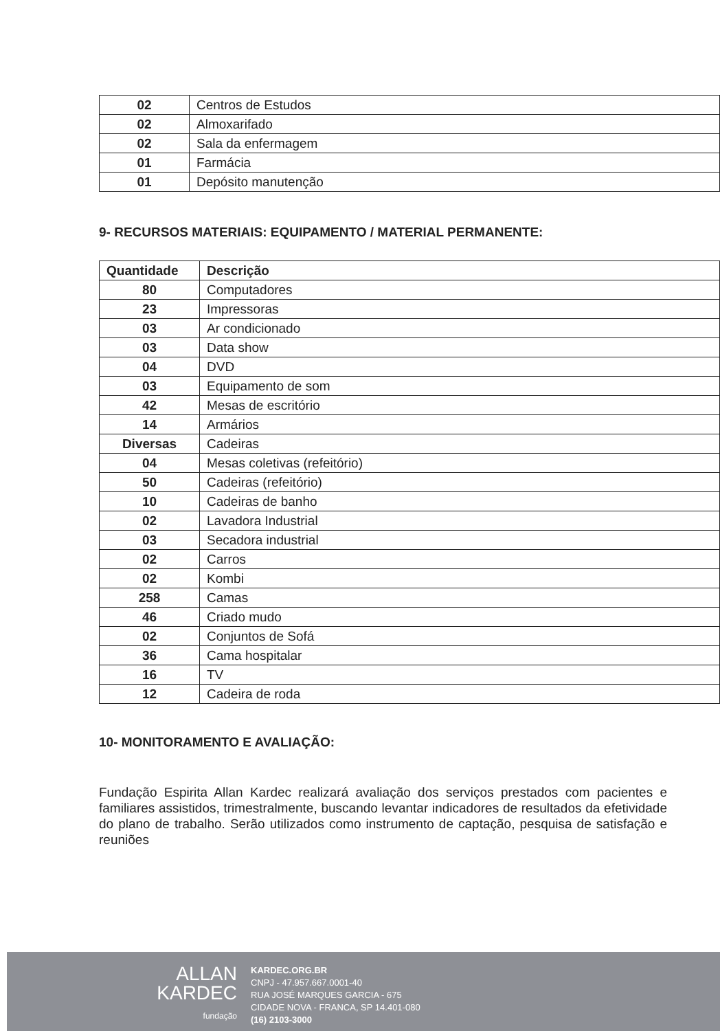| 02 | Centros de Estudos |
| 02 | Almoxarifado |
| 02 | Sala da enfermagem |
| 01 | Farmácia |
| 01 | Depósito manutenção |
9- RECURSOS MATERIAIS: EQUIPAMENTO / MATERIAL PERMANENTE:
| Quantidade | Descrição |
| --- | --- |
| 80 | Computadores |
| 23 | Impressoras |
| 03 | Ar condicionado |
| 03 | Data show |
| 04 | DVD |
| 03 | Equipamento de som |
| 42 | Mesas de escritório |
| 14 | Armários |
| Diversas | Cadeiras |
| 04 | Mesas coletivas (refeitório) |
| 50 | Cadeiras (refeitório) |
| 10 | Cadeiras de banho |
| 02 | Lavadora Industrial |
| 03 | Secadora industrial |
| 02 | Carros |
| 02 | Kombi |
| 258 | Camas |
| 46 | Criado mudo |
| 02 | Conjuntos de Sofá |
| 36 | Cama hospitalar |
| 16 | TV |
| 12 | Cadeira de roda |
10- MONITORAMENTO E AVALIAÇÃO:
Fundação Espirita Allan Kardec realizará avaliação dos serviços prestados com pacientes e familiares assistidos, trimestralmente, buscando levantar indicadores de resultados da efetividade do plano de trabalho. Serão utilizados como instrumento de captação, pesquisa de satisfação e reuniões
ALLAN
KARDEC
fundação
KARDEC.ORG.BR
CNPJ - 47.957.667.0001-40
RUA JOSÉ MARQUES GARCIA - 675
CIDADE NOVA - FRANCA, SP 14.401-080
(16) 2103-3000